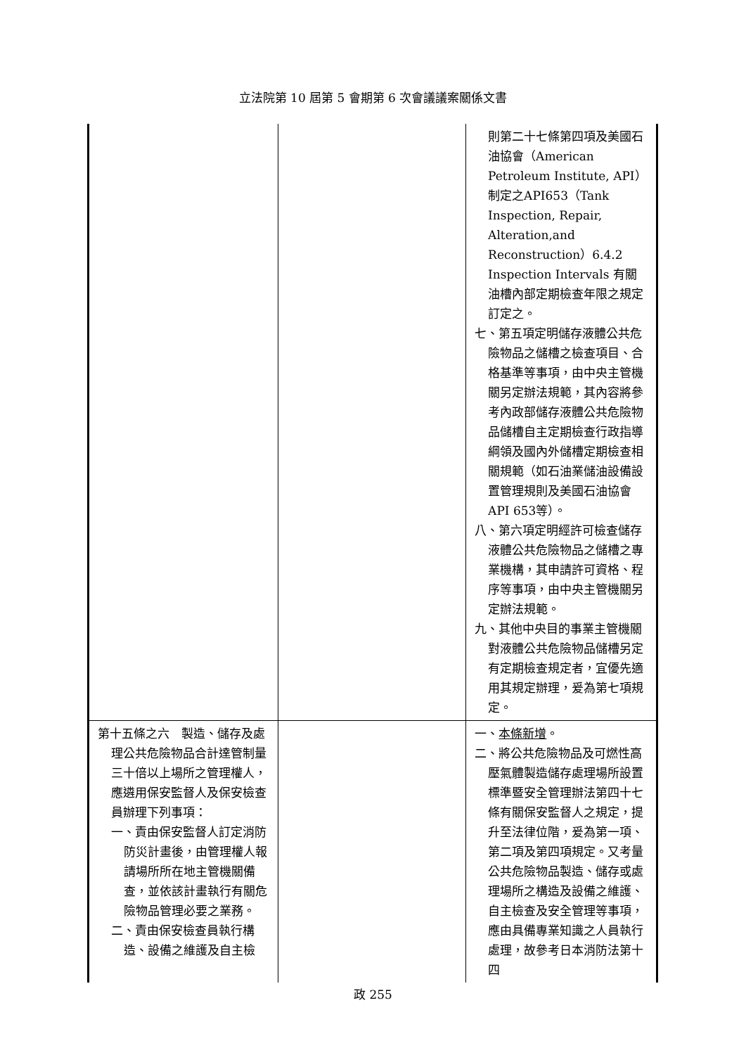立法院第 10 屆第 5 會期第 6 次會議議案關係文書
| | | 則第二十七條第四項及美國石油協會（American Petroleum Institute, API）制定之API653（Tank Inspection, Repair, Alteration,and Reconstruction）6.4.2 Inspection Intervals 有關油槽內部定期檢查年限之規定訂定之。 七、第五項定明儲存液體公共危險物品之儲槽之檢查項目、合格基準等事項，由中央主管機關另定辦法規範，其內容將參考內政部儲存液體公共危險物品儲槽自主定期檢查行政指導綱領及國內外儲槽定期檢查相關規範（如石油業儲油設備設置管理規則及美國石油協會 API 653等）。 八、第六項定明經許可檢查儲存液體公共危險物品之儲槽之專業機構，其申請許可資格、程序等事項，由中央主管機關另定辦法規範。 九、其他中央目的事業主管機關對液體公共危險物品儲槽另定有定期檢查規定者，宜優先適用其規定辦理，爰為第七項規定。 |
| 第十五條之六 製造、儲存及處理公共危險物品合計達管制量三十倍以上場所之管理權人，應遴用保安監督人及保安檢查員辦理下列事項： 一、責由保安監督人訂定消防防災計畫後，由管理權人報請場所所在地主管機關備查，並依該計畫執行有關危險物品管理必要之業務。 二、責由保安檢查員執行構造、設備之維護及自主檢 | | 一、 本條新增 。 二、將公共危險物品及可燃性高壓氣體製造儲存處理場所設置標準暨安全管理辦法第四十七條有關保安監督人之規定，提升至法律位階，爰為第一項、第二項及第四項規定。又考量公共危險物品製造、儲存或處理場所之構造及設備之維護、自主檢查及安全管理等事項，應由具備專業知識之人員執行處理，故參考日本消防法第十四 |
政 255